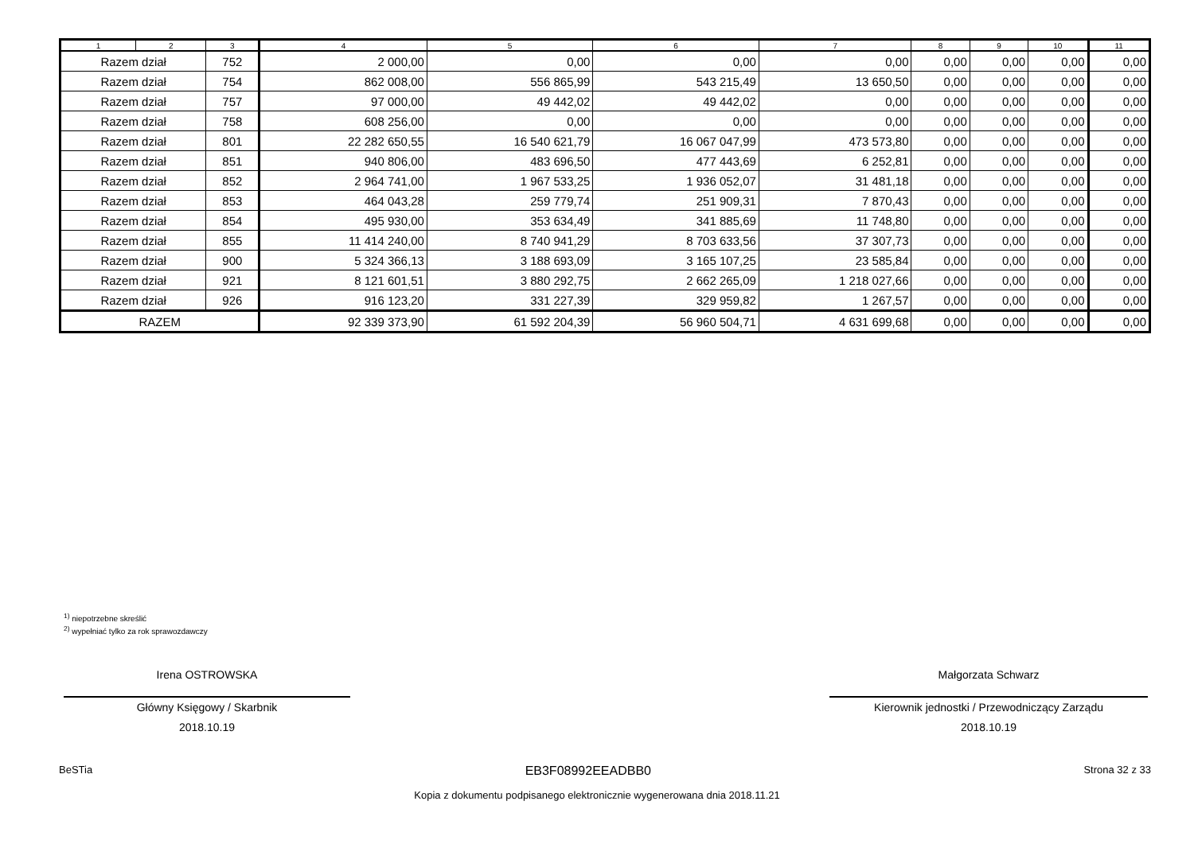| 1 | 2 | 3 | 4 | 5 | 6 | 7 | 8 | 9 | 10 | 11 |
| --- | --- | --- | --- | --- | --- | --- | --- | --- | --- | --- |
| Razem dział | | 752 | 2 000,00 | 0,00 | 0,00 | 0,00 | 0,00 | 0,00 | 0,00 | 0,00 |
| Razem dział | | 754 | 862 008,00 | 556 865,99 | 543 215,49 | 13 650,50 | 0,00 | 0,00 | 0,00 | 0,00 |
| Razem dział | | 757 | 97 000,00 | 49 442,02 | 49 442,02 | 0,00 | 0,00 | 0,00 | 0,00 | 0,00 |
| Razem dział | | 758 | 608 256,00 | 0,00 | 0,00 | 0,00 | 0,00 | 0,00 | 0,00 | 0,00 |
| Razem dział | | 801 | 22 282 650,55 | 16 540 621,79 | 16 067 047,99 | 473 573,80 | 0,00 | 0,00 | 0,00 | 0,00 |
| Razem dział | | 851 | 940 806,00 | 483 696,50 | 477 443,69 | 6 252,81 | 0,00 | 0,00 | 0,00 | 0,00 |
| Razem dział | | 852 | 2 964 741,00 | 1 967 533,25 | 1 936 052,07 | 31 481,18 | 0,00 | 0,00 | 0,00 | 0,00 |
| Razem dział | | 853 | 464 043,28 | 259 779,74 | 251 909,31 | 7 870,43 | 0,00 | 0,00 | 0,00 | 0,00 |
| Razem dział | | 854 | 495 930,00 | 353 634,49 | 341 885,69 | 11 748,80 | 0,00 | 0,00 | 0,00 | 0,00 |
| Razem dział | | 855 | 11 414 240,00 | 8 740 941,29 | 8 703 633,56 | 37 307,73 | 0,00 | 0,00 | 0,00 | 0,00 |
| Razem dział | | 900 | 5 324 366,13 | 3 188 693,09 | 3 165 107,25 | 23 585,84 | 0,00 | 0,00 | 0,00 | 0,00 |
| Razem dział | | 921 | 8 121 601,51 | 3 880 292,75 | 2 662 265,09 | 1 218 027,66 | 0,00 | 0,00 | 0,00 | 0,00 |
| Razem dział | | 926 | 916 123,20 | 331 227,39 | 329 959,82 | 1 267,57 | 0,00 | 0,00 | 0,00 | 0,00 |
| RAZEM | | | 92 339 373,90 | 61 592 204,39 | 56 960 504,71 | 4 631 699,68 | 0,00 | 0,00 | 0,00 | 0,00 |
<sup>1)</sup> niepotrzebne skreślić
<sup>2)</sup> wypełniać tylko za rok sprawozdawczy
Irena OSTROWSKA
Główny Księgowy / Skarbnik
2018.10.19
Małgorzata Schwarz
Kierownik jednostki / Przewodniczący Zarządu
2018.10.19
BeSTia EB3F08992EEADBB0 Strona 32 z 33
Kopia z dokumentu podpisanego elektronicznie wygenerowana dnia 2018.11.21